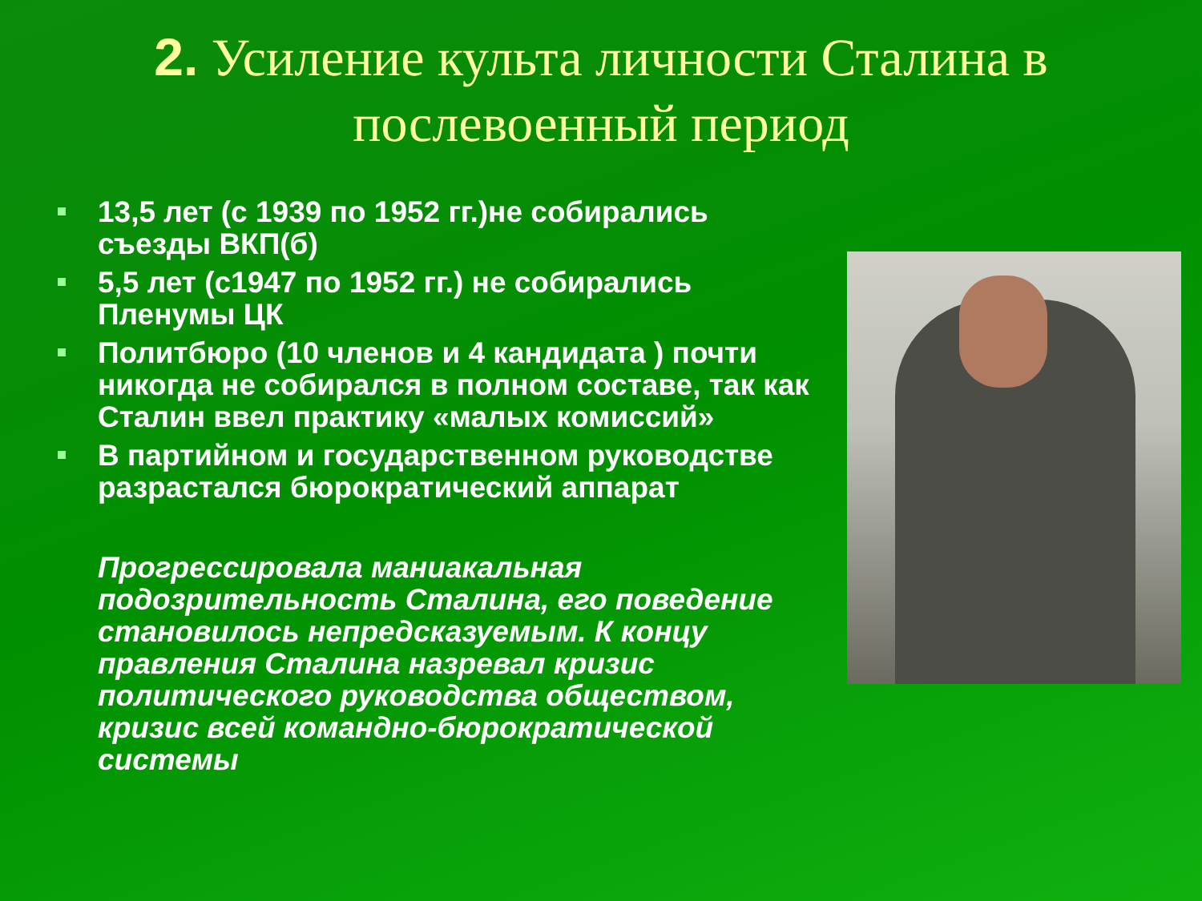2. Усиление культа личности Сталина в послевоенный период
13,5 лет (с 1939 по 1952 гг.)не собирались съезды ВКП(б)
5,5 лет (с1947 по 1952 гг.) не собирались Пленумы ЦК
Политбюро (10 членов и 4 кандидата ) почти никогда не собирался в полном составе, так как Сталин ввел практику «малых комиссий»
В партийном и государственном руководстве разрастался бюрократический аппарат
Прогрессировала маниакальная подозрительность Сталина, его поведение становилось непредсказуемым. К концу правления Сталина назревал кризис политического руководства обществом, кризис всей командно-бюрократической системы